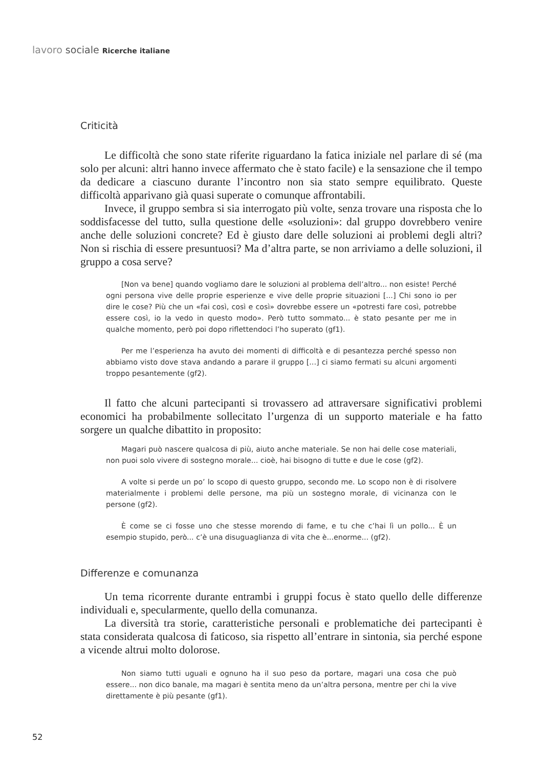lavoro sociale Ricerche italiane
Criticità
Le difficoltà che sono state riferite riguardano la fatica iniziale nel parlare di sé (ma solo per alcuni: altri hanno invece affermato che è stato facile) e la sensazione che il tempo da dedicare a ciascuno durante l’incontro non sia stato sempre equilibrato. Queste difficoltà apparivano già quasi superate o comunque affrontabili.
Invece, il gruppo sembra si sia interrogato più volte, senza trovare una risposta che lo soddisfacesse del tutto, sulla questione delle «soluzioni»: dal gruppo dovrebbero venire anche delle soluzioni concrete? Ed è giusto dare delle soluzioni ai problemi degli altri? Non si rischia di essere presuntuosi? Ma d’altra parte, se non arriviamo a delle soluzioni, il gruppo a cosa serve?
[Non va bene] quando vogliamo dare le soluzioni al problema dell’altro... non esiste! Perché ogni persona vive delle proprie esperienze e vive delle proprie situazioni [...] Chi sono io per dire le cose? Più che un «fai così, così e così» dovrebbe essere un «potresti fare così, potrebbe essere così, io la vedo in questo modo». Però tutto sommato... è stato pesante per me in qualche momento, però poi dopo riflettendoci l’ho superato (gf1).
Per me l’esperienza ha avuto dei momenti di difficoltà e di pesantezza perché spesso non abbiamo visto dove stava andando a parare il gruppo [...] ci siamo fermati su alcuni argomenti troppo pesantemente (gf2).
Il fatto che alcuni partecipanti si trovassero ad attraversare significativi problemi economici ha probabilmente sollecitato l’urgenza di un supporto materiale e ha fatto sorgere un qualche dibattito in proposito:
Magari può nascere qualcosa di più, aiuto anche materiale. Se non hai delle cose materiali, non puoi solo vivere di sostegno morale... cioè, hai bisogno di tutte e due le cose (gf2).
A volte si perde un po’ lo scopo di questo gruppo, secondo me. Lo scopo non è di risolvere materialmente i problemi delle persone, ma più un sostegno morale, di vicinanza con le persone (gf2).
È come se ci fosse uno che stesse morendo di fame, e tu che c’hai lì un pollo... È un esempio stupido, però... c’è una disuguaglianza di vita che è...enorme... (gf2).
Differenze e comunanza
Un tema ricorrente durante entrambi i gruppi focus è stato quello delle differenze individuali e, specularmente, quello della comunanza.
La diversità tra storie, caratteristiche personali e problematiche dei partecipanti è stata considerata qualcosa di faticoso, sia rispetto all’entrare in sintonia, sia perché espone a vicende altrui molto dolorose.
Non siamo tutti uguali e ognuno ha il suo peso da portare, magari una cosa che può essere... non dico banale, ma magari è sentita meno da un’altra persona, mentre per chi la vive direttamente è più pesante (gf1).
52